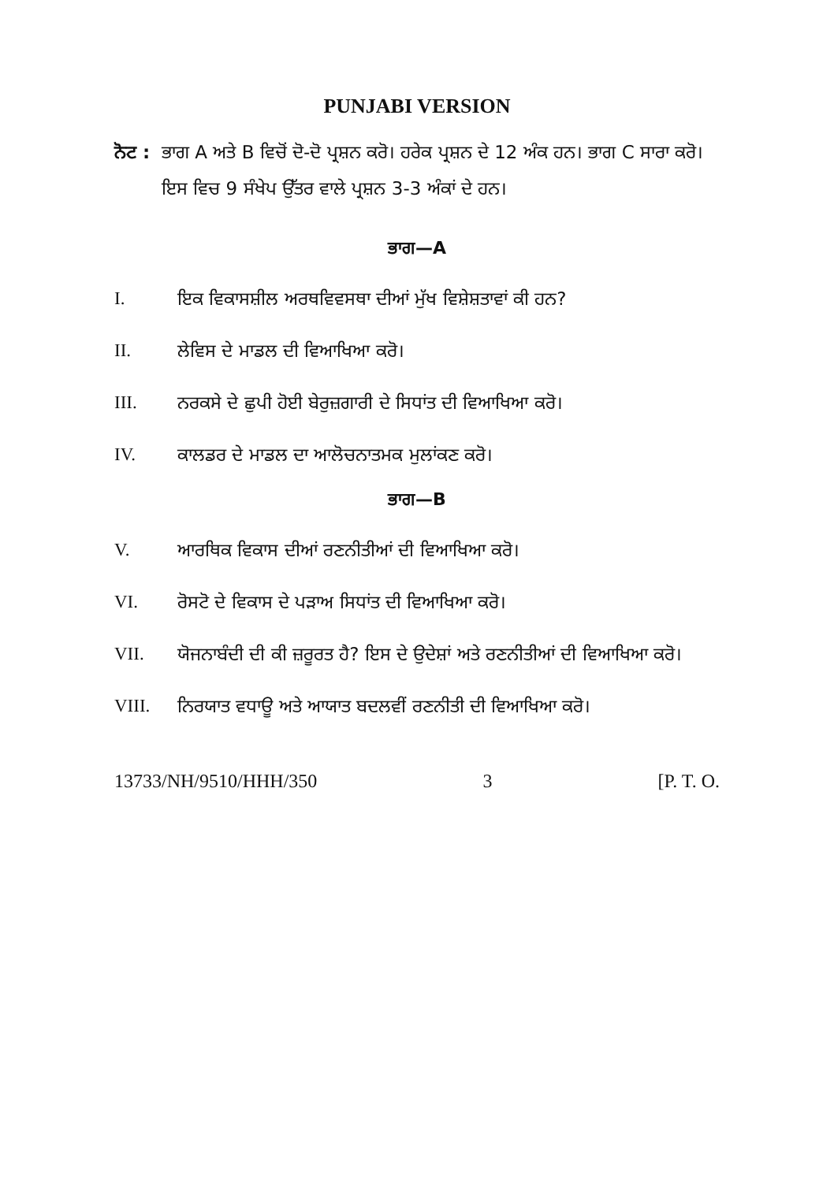PUNJABI VERSION
ਨੋਟ :
ਭਾਗ A ਅਤੇ B ਵਿਚੋਂ ਦੋ-ਦੋ ਪ੍ਰਸ਼ਨ ਕਰੋ। ਹਰੇਕ ਪ੍ਰਸ਼ਨ ਦੇ 12 ਅੰਕ ਹਨ। ਭਾਗ C ਸਾਰਾ ਕਰੋ। ਇਸ ਵਿਚ 9 ਸੰਖੇਪ ਉੱਤਰ ਵਾਲੇ ਪ੍ਰਸ਼ਨ 3-3 ਅੰਕਾਂ ਦੇ ਹਨ।
ਭਾਗ—A
I. ਇਕ ਵਿਕਾਸਸ਼ੀਲ ਅਰਥਵਿਵਸਥਾ ਦੀਆਂ ਮੁੱਖ ਵਿਸ਼ੇਸ਼ਤਾਵਾਂ ਕੀ ਹਨ?
II. ਲੇਵਿਸ ਦੇ ਮਾਡਲ ਦੀ ਵਿਆਖਿਆ ਕਰੋ।
III. ਨਰਕਸੇ ਦੇ ਛੁਪੀ ਹੋਈ ਬੇਰੁਜ਼ਗਾਰੀ ਦੇ ਸਿਧਾਂਤ ਦੀ ਵਿਆਖਿਆ ਕਰੋ।
IV. ਕਾਲਡਰ ਦੇ ਮਾਡਲ ਦਾ ਆਲੋਚਨਾਤਮਕ ਮੁਲਾਂਕਣ ਕਰੋ।
ਭਾਗ—B
V. ਆਰਥਿਕ ਵਿਕਾਸ ਦੀਆਂ ਰਣਨੀਤੀਆਂ ਦੀ ਵਿਆਖਿਆ ਕਰੋ।
VI. ਰੋਸਟੋ ਦੇ ਵਿਕਾਸ ਦੇ ਪੜਾਅ ਸਿਧਾਂਤ ਦੀ ਵਿਆਖਿਆ ਕਰੋ।
VII. ਯੋਜਨਾਬੰਦੀ ਦੀ ਕੀ ਜ਼ਰੂਰਤ ਹੈ? ਇਸ ਦੇ ਉਦੇਸ਼ਾਂ ਅਤੇ ਰਣਨੀਤੀਆਂ ਦੀ ਵਿਆਖਿਆ ਕਰੋ।
VIII. ਨਿਰਯਾਤ ਵਧਾਊ ਅਤੇ ਆਯਾਤ ਬਦਲਵੀਂ ਰਣਨੀਤੀ ਦੀ ਵਿਆਖਿਆ ਕਰੋ।
13733/NH/9510/HHH/350 3 [P. T. O.